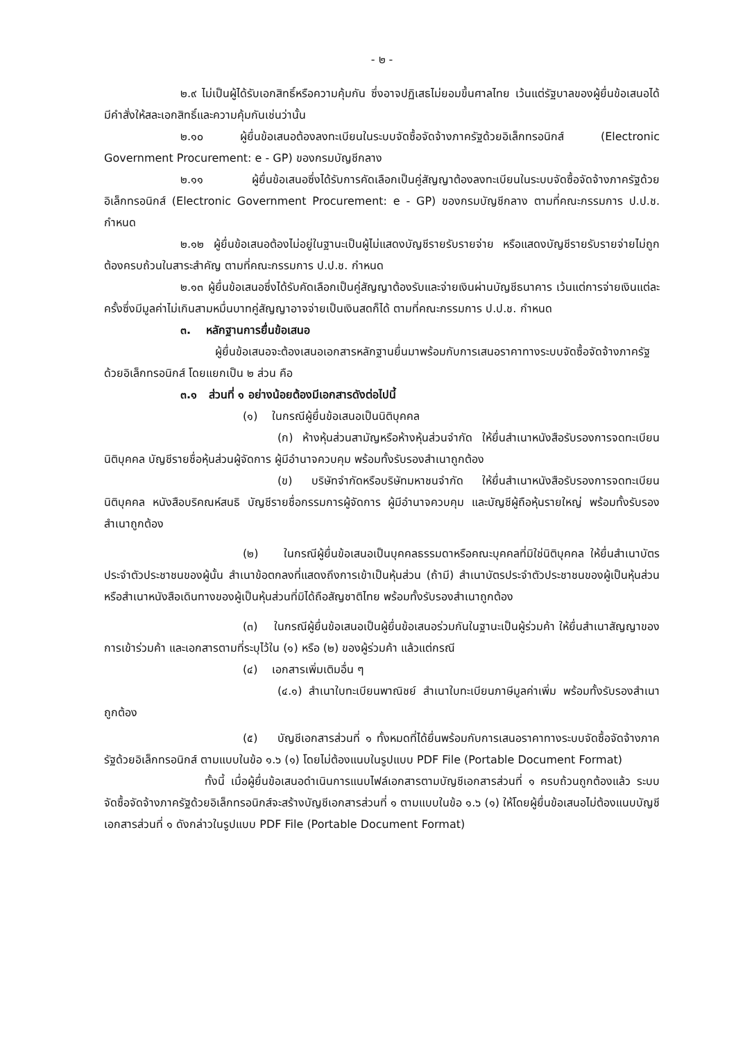- ๒ -
๒.๙ ไม่เป็นผู้ได้รับเอกสิทธิ์หรือความคุ้มกัน ซึ่งอาจปฏิเสธไม่ยอมขึ้นศาลไทย เว้นแต่รัฐบาลของผู้ยื่นข้อเสนอได้มีคำสั่งให้สละเอกสิทธิ์และความคุ้มกันเช่นว่านั้น
๒.๑๐ ผู้ยื่นข้อเสนอต้องลงทะเบียนในระบบจัดซื้อจัดจ้างภาครัฐด้วยอิเล็กทรอนิกส์ (Electronic Government Procurement: e - GP) ของกรมบัญชีกลาง
๒.๑๑ ผู้ยื่นข้อเสนอซึ่งได้รับการคัดเลือกเป็นคู่สัญญาต้องลงทะเบียนในระบบจัดซื้อจัดจ้างภาครัฐด้วยอิเล็กทรอนิกส์ (Electronic Government Procurement: e - GP) ของกรมบัญชีกลาง ตามที่คณะกรรมการ ป.ป.ช. กำหนด
๒.๑๒ ผู้ยื่นข้อเสนอต้องไม่อยู่ในฐานะเป็นผู้ไม่แสดงบัญชีรายรับรายจ่าย หรือแสดงบัญชีรายรับรายจ่ายไม่ถูกต้องครบถ้วนในสาระสำคัญ ตามที่คณะกรรมการ ป.ป.ช. กำหนด
๒.๑๓ ผู้ยื่นข้อเสนอซึ่งได้รับคัดเลือกเป็นคู่สัญญาต้องรับและจ่ายเงินผ่านบัญชีธนาคาร เว้นแต่การจ่ายเงินแต่ละครั้งซึ่งมีมูลค่าไม่เกินสามหมื่นบาทคู่สัญญาอาจจ่ายเป็นเงินสดก็ได้ ตามที่คณะกรรมการ ป.ป.ช. กำหนด
๓. หลักฐานการยื่นข้อเสนอ
ผู้ยื่นข้อเสนอจะต้องเสนอเอกสารหลักฐานยื่นมาพร้อมกับการเสนอราคาทางระบบจัดซื้อจัดจ้างภาครัฐด้วยอิเล็กทรอนิกส์ โดยแยกเป็น ๒ ส่วน คือ
๓.๑ ส่วนที่ ๑ อย่างน้อยต้องมีเอกสารดังต่อไปนี้
(๑) ในกรณีผู้ยื่นข้อเสนอเป็นนิติบุคคล
(ก) ห้างหุ้นส่วนสามัญหรือห้างหุ้นส่วนจำกัด ให้ยื่นสำเนาหนังสือรับรองการจดทะเบียนนิติบุคคล บัญชีรายชื่อหุ้นส่วนผู้จัดการ ผู้มีอำนาจควบคุม พร้อมทั้งรับรองสำเนาถูกต้อง
(ข) บริษัทจำกัดหรือบริษัทมหาชนจำกัด ให้ยื่นสำเนาหนังสือรับรองการจดทะเบียนนิติบุคคล หนังสือบริคณห์สนธิ บัญชีรายชื่อกรรมการผู้จัดการ ผู้มีอำนาจควบคุม และบัญชีผู้ถือหุ้นรายใหญ่ พร้อมทั้งรับรองสำเนาถูกต้อง
(๒) ในกรณีผู้ยื่นข้อเสนอเป็นบุคคลธรรมดาหรือคณะบุคคลที่มิใช่นิติบุคคล ให้ยื่นสำเนาบัตรประจำตัวประชาชนของผู้นั้น สำเนาข้อตกลงที่แสดงถึงการเข้าเป็นหุ้นส่วน (ถ้ามี) สำเนาบัตรประจำตัวประชาชนของผู้เป็นหุ้นส่วน หรือสำเนาหนังสือเดินทางของผู้เป็นหุ้นส่วนที่มิได้ถือสัญชาติไทย พร้อมทั้งรับรองสำเนาถูกต้อง
(๓) ในกรณีผู้ยื่นข้อเสนอเป็นผู้ยื่นข้อเสนอร่วมกันในฐานะเป็นผู้ร่วมค้า ให้ยื่นสำเนาสัญญาของการเข้าร่วมค้า และเอกสารตามที่ระบุไว้ใน (๑) หรือ (๒) ของผู้ร่วมค้า แล้วแต่กรณี
(๔) เอกสารเพิ่มเติมอื่น ๆ
(๔.๑) สำเนาใบทะเบียนพาณิชย์ สำเนาใบทะเบียนภาษีมูลค่าเพิ่ม พร้อมทั้งรับรองสำเนาถูกต้อง
(๕) บัญชีเอกสารส่วนที่ ๑ ทั้งหมดที่ได้ยื่นพร้อมกับการเสนอราคาทางระบบจัดซื้อจัดจ้างภาครัฐด้วยอิเล็กทรอนิกส์ ตามแบบในข้อ ๑.๖ (๑) โดยไม่ต้องแนบในรูปแบบ PDF File (Portable Document Format)
ทั้งนี้ เมื่อผู้ยื่นข้อเสนอดำเนินการแนบไฟล์เอกสารตามบัญชีเอกสารส่วนที่ ๑ ครบถ้วนถูกต้องแล้ว ระบบจัดซื้อจัดจ้างภาครัฐด้วยอิเล็กทรอนิกส์จะสร้างบัญชีเอกสารส่วนที่ ๑ ตามแบบในข้อ ๑.๖ (๑) ให้โดยผู้ยื่นข้อเสนอไม่ต้องแนบบัญชีเอกสารส่วนที่ ๑ ดังกล่าวในรูปแบบ PDF File (Portable Document Format)